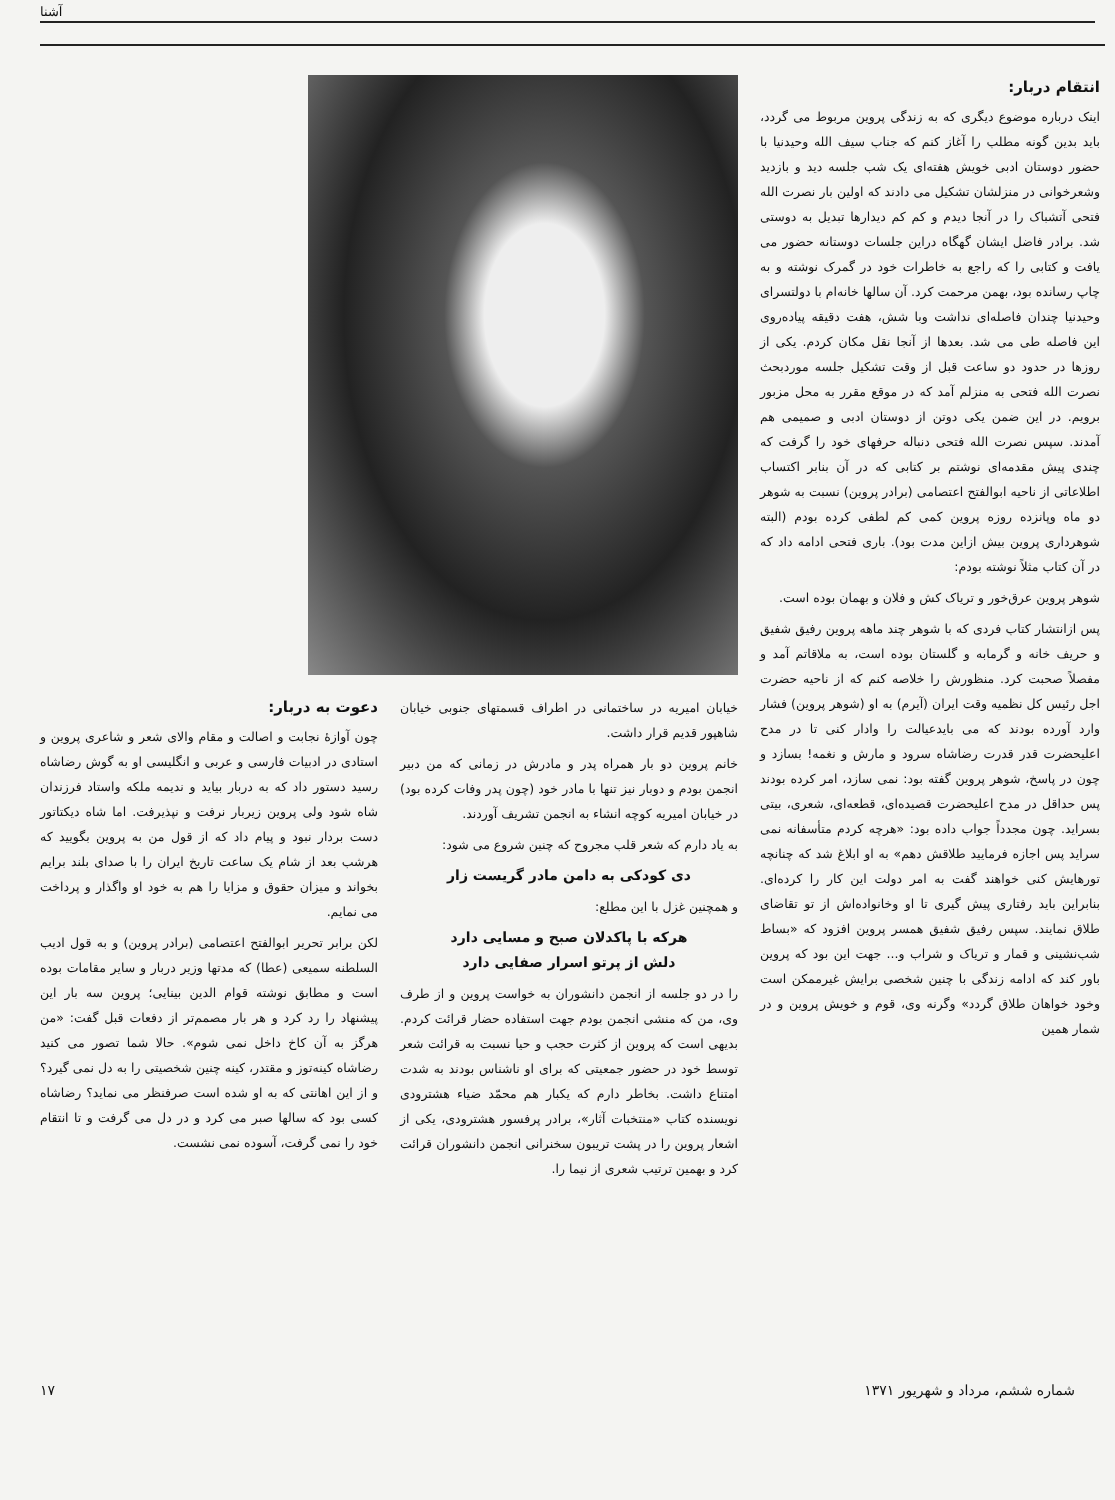آشنا
انتقام دربار:
اینک درباره موضوع دیگری که به زندگی پروین مربوط می گردد، باید بدین گونه مطلب را آغاز کنم که جناب سیف الله وحیدنیا با حضور دوستان ادبی خویش هفته‌ای یک شب جلسه دید و بازدید وشعرخوانی در منزلشان تشکیل می دادند که اولین بار نصرت الله فتحی آتشباک را در آنجا دیدم و کم کم دیدارها تبدیل به دوستی شد. برادر فاضل ایشان گهگاه دراین جلسات دوستانه حضور می یافت و کتابی را که راجع به خاطرات خود در گمرک نوشته و به چاپ رسانده بود، بهمن مرحمت کرد. آن سالها خانه‌ام با دولتسرای وحیدنیا چندان فاصله‌ای نداشت وبا شش، هفت دقیقه پیاده‌روی این فاصله طی می شد. بعدها از آنجا نقل مکان کردم. یکی از روزها در حدود دو ساعت قبل از وقت تشکیل جلسه موردبحث نصرت الله فتحی به منزلم آمد که در موقع مقرر به محل مزبور برویم. در این ضمن یکی دوتن از دوستان ادبی و صمیمی هم آمدند. سپس نصرت الله فتحی دنباله حرفهای خود را گرفت که چندی پیش مقدمه‌ای نوشتم بر کتابی که در آن بنابر اکتساب اطلاعاتی از ناحیه ابوالفتح اعتصامی (برادر پروین) نسبت به شوهر دو ماه وپانزده روزه پروین کمی کم لطفی کرده بودم (البته شوهرداری پروین بیش ازاین مدت بود). باری فتحی ادامه داد که در آن کتاب مثلاً نوشته بودم:
شوهر پروین عرق‌خور و تریاک کش و فلان و بهمان بوده است.
پس ازانتشار کتاب فردی که با شوهر چند ماهه پروین رفیق شفیق و حریف خانه و گرمابه و گلستان بوده است، به ملاقاتم آمد و مفصلاً صحبت کرد. منظورش را خلاصه کنم که از ناحیه حضرت اجل رئیس کل نظمیه وقت ایران (آیرم) به او (شوهر پروین) فشار وارد آورده بودند که می بایدعیالت را وادار کنی تا در مدح اعلیحضرت قدر قدرت رضاشاه سرود و مارش و نغمه! بسازد و چون در پاسخ، شوهر پروین گفته بود: نمی سازد، امر کرده بودند پس حداقل در مدح اعلیحضرت قصیده‌ای، قطعه‌ای، شعری، بیتی بسراید. چون مجدداً جواب داده بود: «هرچه کردم متأسفانه نمی سراید پس اجازه فرمایید طلاقش دهم» به او ابلاغ شد که چنانچه تورهایش کنی خواهند گفت به امر دولت این کار را کرده‌ای. بنابراین باید رفتاری پیش گیری تا او وخانواده‌اش از تو تقاضای طلاق نمایند. سپس رفیق شفیق همسر پروین افزود که «بساط شب‌نشینی و قمار و تریاک و شراب و... جهت این بود که پروین باور کند که ادامه زندگی با چنین شخصی برایش غیرممکن است وخود خواهان طلاق گردد» وگرنه وی، قوم و خویش پروین و در شمار همین
خیابان امیریه در ساختمانی در اطراف قسمتهای جنوبی خیابان شاهپور قدیم قرار داشت.
خانم پروین دو بار همراه پدر و مادرش در زمانی که من دبیر انجمن بودم و دوبار نیز تنها با مادر خود (چون پدر وفات کرده بود) در خیابان امیریه کوچه انشاء به انجمن تشریف آوردند.
به یاد دارم که شعر قلب مجروح که چنین شروع می شود:
دی کودکی به دامن مادر گریست زار
و همچنین غزل با این مطلع:
هرکه با پاکدلان صبح و مسایی دارد
دلش از پرتو اسرار صفایی دارد
را در دو جلسه از انجمن دانشوران به خواست پروین و از طرف وی، من که منشی انجمن بودم جهت استفاده حضار قرائت کردم. بدیهی است که پروین از کثرت حجب و حیا نسبت به قرائت شعر توسط خود در حضور جمعیتی که برای او ناشناس بودند به شدت امتناع داشت. بخاطر دارم که یکبار هم محمّد ضیاء هشترودی نویسنده کتاب «منتخبات آثار»، برادر پرفسور هشترودی، یکی از اشعار پروین را در پشت تریبون سخنرانی انجمن دانشوران قرائت کرد و بهمین ترتیب شعری از نیما را.
دعوت به دربار:
چون آوازهٔ نجابت و اصالت و مقام والای شعر و شاعری پروین و استادی در ادبیات فارسی و عربی و انگلیسی او به گوش رضاشاه رسید دستور داد که به دربار بیاید و ندیمه ملکه واستاد فرزندان شاه شود ولی پروین زیربار نرفت و نپذیرفت. اما شاه دیکتاتور دست بردار نبود و پیام داد که از قول من به پروین بگویید که هرشب بعد از شام یک ساعت تاریخ ایران را با صدای بلند برایم بخواند و میزان حقوق و مزایا را هم به خود او واگذار و پرداخت می نمایم.
لکن برابر تحریر ابوالفتح اعتصامی (برادر پروین) و به قول ادیب السلطنه سمیعی (عطا) که مدتها وزیر دربار و سایر مقامات بوده است و مطابق نوشته قوام الدین بینایی؛ پروین سه بار این پیشنهاد را رد کرد و هر بار مصمم‌تر از دفعات قبل گفت: «من هرگز به آن کاخ داخل نمی شوم». حالا شما تصور می کنید رضاشاه کینه‌توز و مقتدر، کینه چنین شخصیتی را به دل نمی گیرد؟ و از این اهانتی که به او شده است صرفنظر می نماید؟ رضاشاه کسی بود که سالها صبر می کرد و در دل می گرفت و تا انتقام خود را نمی گرفت، آسوده نمی نشست.
شماره ششم، مرداد و شهریور ۱۳۷۱ ۱۷